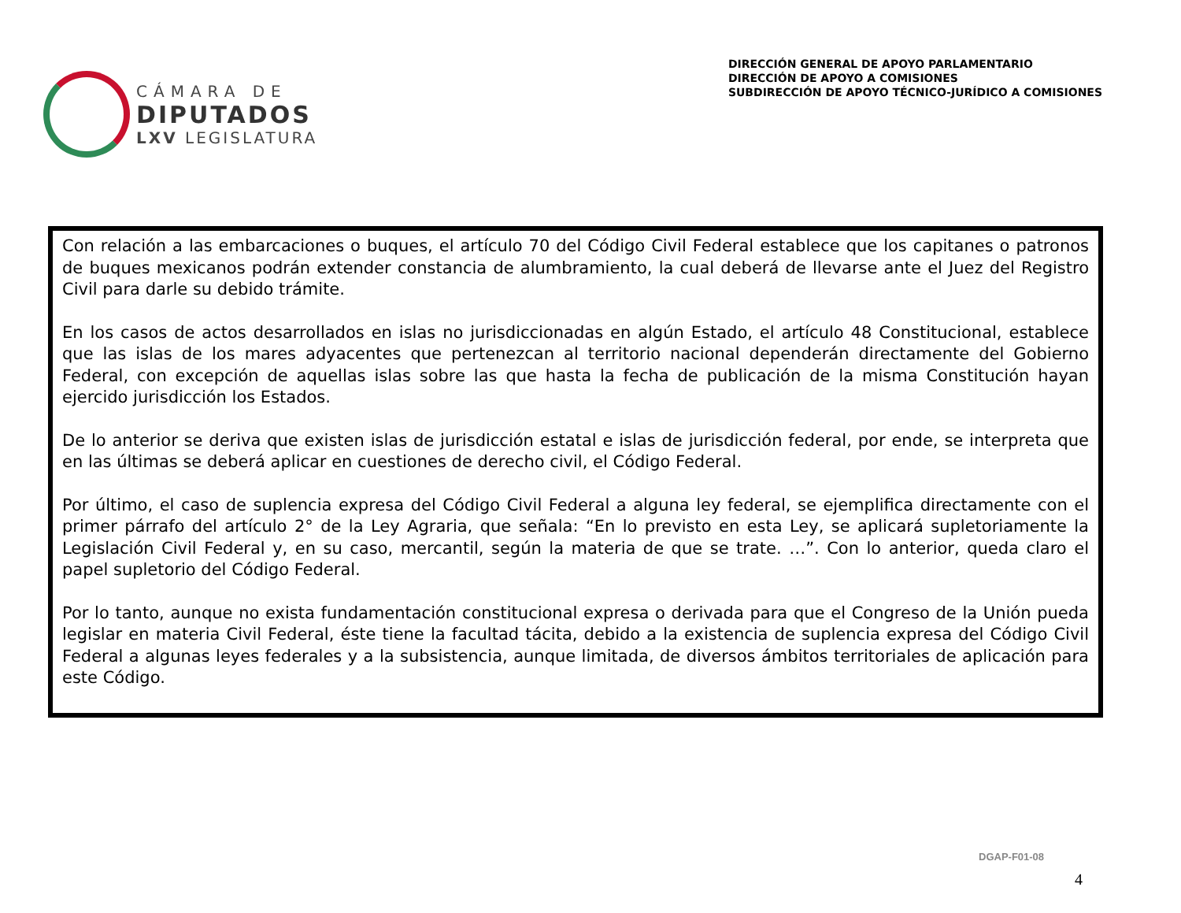CÁMARA DE
DIPUTADOS
LXV LEGISLATURA
DIRECCIÓN GENERAL DE APOYO PARLAMENTARIO
DIRECCIÓN DE APOYO A COMISIONES
SUBDIRECCIÓN DE APOYO TÉCNICO-JURÍDICO A COMISIONES
Con relación a las embarcaciones o buques, el artículo 70 del Código Civil Federal establece que los capitanes o patronos de buques mexicanos podrán extender constancia de alumbramiento, la cual deberá de llevarse ante el Juez del Registro Civil para darle su debido trámite.
En los casos de actos desarrollados en islas no jurisdiccionadas en algún Estado, el artículo 48 Constitucional, establece que las islas de los mares adyacentes que pertenezcan al territorio nacional dependerán directamente del Gobierno Federal, con excepción de aquellas islas sobre las que hasta la fecha de publicación de la misma Constitución hayan ejercido jurisdicción los Estados.
De lo anterior se deriva que existen islas de jurisdicción estatal e islas de jurisdicción federal, por ende, se interpreta que en las últimas se deberá aplicar en cuestiones de derecho civil, el Código Federal.
Por último, el caso de suplencia expresa del Código Civil Federal a alguna ley federal, se ejemplifica directamente con el primer párrafo del artículo 2° de la Ley Agraria, que señala: “En lo previsto en esta Ley, se aplicará supletoriamente la Legislación Civil Federal y, en su caso, mercantil, según la materia de que se trate. …”. Con lo anterior, queda claro el papel supletorio del Código Federal.
Por lo tanto, aunque no exista fundamentación constitucional expresa o derivada para que el Congreso de la Unión pueda legislar en materia Civil Federal, éste tiene la facultad tácita, debido a la existencia de suplencia expresa del Código Civil Federal a algunas leyes federales y a la subsistencia, aunque limitada, de diversos ámbitos territoriales de aplicación para este Código.
DGAP-F01-08
4